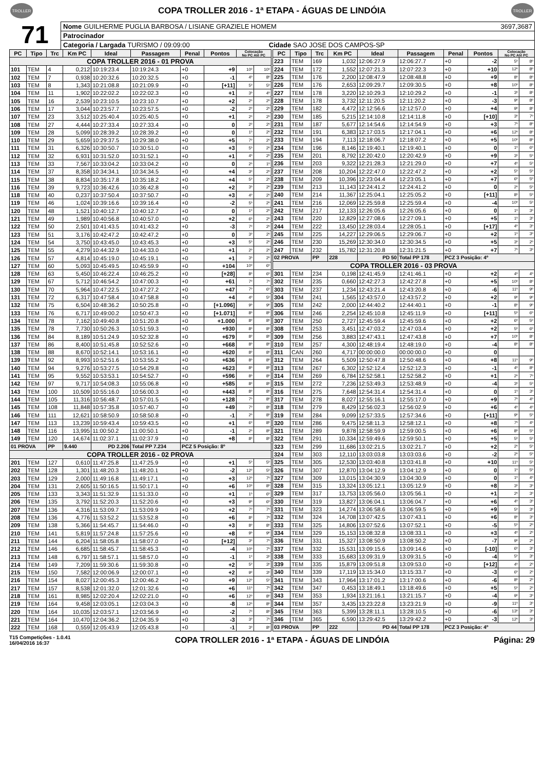TROLLER
COPA TROLLER 2016 - 1ª ETAPA - ÁGUAS DE LINDÓIA
TROLLER
71
Nome GUILHERME PUGLIA BARBOSA / LISIANE GRAZIELE HOMEM 3697,3687
Patrocinador
Categoria / Largada TURISMO / 09:09:00 Cidade SAO JOSE DOS CAMPOS-SP
| PC | Tipo | Trc | Km PC | Ideal | Passagem | Penal | Pontos | Colocação No PC Até PC | |
| --- | --- | --- | --- | --- | --- | --- | --- | --- | --- |
| COPA TROLLER 2016 - 01 PROVA | | | | | | | | | |
| 101 | TEM | 4 | 0,212 | 10:19:23.4 | 10:19:24.3 | +0 | +9 | 10º | 10º |
| 102 | TEM | 7 | 0,938 | 10:20:32.6 | 10:20:32.5 | +0 | -1 | 4º | 8º |
| 103 | TEM | 8 | 1,343 | 10:21:08.8 | 10:21:09.9 | +0 | [+11] | 5º | 5º |
| 104 | TEM | 11 | 1,902 | 10:22:02.2 | 10:22:02.3 | +0 | +1 | 3º | 4º |
| 105 | TEM | 16 | 2,539 | 10:23:10.5 | 10:23:10.7 | +0 | +2 | 2º | 2º |
| 106 | TEM | 17 | 3,044 | 10:23:57.7 | 10:23:57.5 | +0 | -2 | 2º | 2º |
| 107 | TEM | 23 | 3,512 | 10:25:40.4 | 10:25:40.5 | +0 | +1 | 2º | 2º |
| 108 | TEM | 27 | 4,444 | 10:27:33.4 | 10:27:33.4 | +0 | 0 | 2º | 2º |
| 109 | TEM | 28 | 5,099 | 10:28:39.2 | 10:28:39.2 | +0 | 0 | 1º | 2º |
| 110 | TEM | 29 | 5,659 | 10:29:37.5 | 10:29:38.0 | +0 | +5 | 7º | 2º |
| 111 | TEM | 31 | 6,326 | 10:30:50.7 | 10:30:51.0 | +0 | +3 | 5º | 2º |
| 112 | TEM | 32 | 6,931 | 10:31:52.0 | 10:31:52.1 | +0 | +1 | 4º | 2º |
| 113 | TEM | 33 | 7,567 | 10:33:04.2 | 10:33:04.2 | +0 | 0 | 2º | 1º |
| 114 | TEM | 37 | 8,358 | 10:34:34.1 | 10:34:34.5 | +0 | +4 | 3º | 2º |
| 115 | TEM | 38 | 8,834 | 10:35:17.8 | 10:35:18.2 | +0 | +4 | 5º | 2º |
| 116 | TEM | 39 | 9,723 | 10:36:42.6 | 10:36:42.8 | +0 | +2 | 3º | 2º |
| 118 | TEM | 40 | 0,237 | 10:37:50.4 | 10:37:50.7 | +0 | +3 | 4º | 2º |
| 119 | TEM | 46 | 1,024 | 10:39:16.6 | 10:39:16.4 | +0 | -2 | 5º | 2º |
| 120 | TEM | 48 | 1,521 | 10:40:12.7 | 10:40:12.7 | +0 | 0 | 1º | 2º |
| 121 | TEM | 49 | 1,989 | 10:40:56.8 | 10:40:57.0 | +0 | +2 | 6º | 2º |
| 122 | TEM | 50 | 2,501 | 10:41:43.5 | 10:41:43.2 | +0 | -3 | 7º | 2º |
| 123 | TEM | 51 | 3,176 | 10:42:47.2 | 10:42:47.2 | +0 | 0 | 3º | 2º |
| 124 | TEM | 54 | 3,750 | 10:43:45.0 | 10:43:45.3 | +0 | +3 | 5º | 2º |
| 125 | TEM | 55 | 4,279 | 10:44:32.9 | 10:44:33.0 | +0 | +1 | 2º | 2º |
| 126 | TEM | 57 | 4,814 | 10:45:19.0 | 10:45:19.1 | +0 | +1 | 3º | 2º |
| 127 | TEM | 60 | 5,093 | 10:45:49.5 | 10:45:59.9 | +0 | +104 | 10º | 6º |
| 128 | TEM | 63 | 5,450 | 10:46:22.4 | 10:46:25.2 | +0 | [+28] | 8º | 6º |
| 129 | TEM | 67 | 5,712 | 10:46:54.2 | 10:47:00.3 | +0 | +61 | 7º | 7º |
| 130 | TEM | 70 | 5,964 | 10:47:22.5 | 10:47:27.2 | +0 | +47 | 7º | 6º |
| 131 | TEM | 72 | 6,317 | 10:47:58.4 | 10:47:58.8 | +0 | +4 | 4º | 5º |
| 132 | TEM | 75 | 6,504 | 10:48:36.2 | 10:50:25.8 | +0 | [+1.096] | 9º | 9º |
| 133 | TEM | 76 | 6,717 | 10:49:00.2 | 10:50:47.3 | +0 | [+1.071] | 8º | 8º |
| 134 | TEM | 78 | 7,162 | 10:49:40.8 | 10:51:20.8 | +0 | +1.000 | 8º | 8º |
| 135 | TEM | 78 | 7,730 | 10:50:26.3 | 10:51:59.3 | +0 | +930 | 8º | 8º |
| 136 | TEM | 84 | 8,189 | 10:51:24.9 | 10:52:32.8 | +0 | +679 | 8º | 8º |
| 137 | TEM | 86 | 8,400 | 10:51:45.8 | 10:52:52.6 | +0 | +668 | 8º | 8º |
| 138 | TEM | 88 | 8,670 | 10:52:14.1 | 10:53:16.1 | +0 | +620 | 8º | 8º |
| 139 | TEM | 92 | 8,993 | 10:52:51.6 | 10:53:55.2 | +0 | +636 | 8º | 8º |
| 140 | TEM | 94 | 9,276 | 10:53:27.5 | 10:54:29.8 | +0 | +623 | 8º | 8º |
| 141 | TEM | 95 | 9,552 | 10:53:53.1 | 10:54:52.7 | +0 | +596 | 8º | 8º |
| 142 | TEM | 97 | 9,717 | 10:54:08.3 | 10:55:06.8 | +0 | +585 | 8º | 8º |
| 143 | TEM | 100 | 10,509 | 10:55:16.0 | 10:56:00.3 | +0 | +443 | 8º | 8º |
| 144 | TEM | 105 | 11,316 | 10:56:48.7 | 10:57:01.5 | +0 | +128 | 7º | 8º |
| 145 | TEM | 108 | 11,848 | 10:57:35.8 | 10:57:40.7 | +0 | +49 | 7º | 8º |
| 146 | TEM | 111 | 12,621 | 10:58:50.9 | 10:58:50.8 | +0 | -1 | 2º | 8º |
| 147 | TEM | 113 | 13,239 | 10:59:43.4 | 10:59:43.5 | +0 | +1 | 6º | 8º |
| 148 | TEM | 116 | 13,995 | 11:00:50.2 | 11:00:50.1 | +0 | -1 | 2º | 8º |
| 149 | TEM | 120 | 14,674 | 11:02:37.1 | 11:02:37.9 | +0 | +8 | 8º | 8º |
| 01 PROVA | | PP | 9.440 | PD 2.206 | Total PP 7.234 | PCZ 5 Posição: 8º | | | |
| COPA TROLLER 2016 - 02 PROVA | | | | | | | | | |
| 201 | TEM | 127 | 0,610 | 11:47:25.8 | 11:47:25.9 | +0 | +1 | 5º | 5º |
| 202 | TEM | 128 | 1,301 | 11:48:20.3 | 11:48:20.1 | +0 | -2 | 12º | 5º |
| 203 | TEM | 129 | 2,000 | 11:49:16.8 | 11:49:17.1 | +0 | +3 | 12º | 7º |
| 204 | TEM | 131 | 2,605 | 11:50:16.5 | 11:50:17.1 | +0 | +6 | 10º | 8º |
| 205 | TEM | 133 | 3,343 | 11:51:32.9 | 11:51:33.0 | +0 | +1 | 1º | 6º |
| 206 | TEM | 135 | 3,792 | 11:52:20.3 | 11:52:20.6 | +0 | +3 | 9º | 6º |
| 207 | TEM | 136 | 4,316 | 11:53:09.7 | 11:53:09.9 | +0 | +2 | 7º | 7º |
| 208 | TEM | 136 | 4,776 | 11:53:52.2 | 11:53:52.8 | +0 | +6 | 8º | 7º |
| 209 | TEM | 138 | 5,366 | 11:54:45.7 | 11:54:46.0 | +0 | +3 | 8º | 8º |
| 210 | TEM | 141 | 5,819 | 11:57:24.8 | 11:57:25.6 | +0 | +8 | 9º | 9º |
| 211 | TEM | 144 | 6,204 | 11:58:05.8 | 11:58:07.0 | +0 | [+12] | 3º | 7º |
| 212 | TEM | 146 | 6,685 | 11:58:45.7 | 11:58:45.3 | +0 | -4 | 10º | 7º |
| 213 | TEM | 148 | 6,797 | 11:58:57.1 | 11:58:57.0 | +0 | -1 | 1º | 3º |
| 214 | TEM | 149 | 7,209 | 11:59:30.6 | 11:59:30.8 | +0 | +2 | 5º | 3º |
| 215 | TEM | 150 | 7,582 | 12:00:06.9 | 12:00:07.1 | +0 | +2 | 9º | 3º |
| 216 | TEM | 154 | 8,027 | 12:00:45.3 | 12:00:46.2 | +0 | +9 | 12º | 5º |
| 217 | TEM | 157 | 8,538 | 12:01:32.0 | 12:01:32.6 | +0 | +6 | 11º | 7º |
| 218 | TEM | 161 | 8,985 | 12:02:20.4 | 12:02:21.0 | +0 | +6 | 12º | 8º |
| 219 | TEM | 164 | 9,458 | 12:03:05.1 | 12:03:04.3 | +0 | -8 | 12º | 8º |
| 220 | TEM | 164 | 10,035 | 12:03:57.1 | 12:03:56.9 | +0 | -2 | 7º | 8º |
| 221 | TEM | 164 | 10,470 | 12:04:36.2 | 12:04:35.9 | +0 | -3 | 3º | 7º |
| 222 | TEM | 168 | 0,559 | 12:05:43.9 | 12:05:43.8 | +0 | -1 | 3º | 8º |
| PC | Tipo | Trc | Km PC | Ideal | Passagem | Penal | Pontos | Colocação No PC Até PC | |
| --- | --- | --- | --- | --- | --- | --- | --- | --- | --- |
| 223 | TEM | 169 | 1,032 | 12:06:27.9 | 12:06:27.7 | +0 | -2 | 5º | 8º |
| 224 | TEM | 172 | 1,552 | 12:07:21.3 | 12:07:22.3 | +0 | +10 | 12º | 8º |
| 225 | TEM | 176 | 2,200 | 12:08:47.9 | 12:08:48.8 | +0 | +9 | 8º | 8º |
| 226 | TEM | 176 | 2,653 | 12:09:29.7 | 12:09:30.5 | +0 | +8 | 10º | 8º |
| 227 | TEM | 178 | 3,220 | 12:10:29.3 | 12:10:29.2 | +0 | -1 | 3º | 8º |
| 228 | TEM | 178 | 3,732 | 12:11:20.5 | 12:11:20.2 | +0 | -3 | 9º | 8º |
| 229 | TEM | 182 | 4,472 | 12:12:56.6 | 12:12:57.0 | +0 | +4 | 9º | 8º |
| 230 | TEM | 185 | 5,215 | 12:14:10.8 | 12:14:11.8 | +0 | [+10] | 3º | 7º |
| 231 | TEM | 187 | 5,677 | 12:14:54.6 | 12:14:54.9 | +0 | +3 | 7º | 8º |
| 232 | TEM | 191 | 6,383 | 12:17:03.5 | 12:17:04.1 | +0 | +6 | 12º | 8º |
| 233 | TEM | 194 | 7,113 | 12:18:06.7 | 12:18:07.2 | +0 | +5 | 10º | 8º |
| 234 | TEM | 196 | 8,146 | 12:19:40.1 | 12:19:40.1 | +0 | 0 | 1º | 6º |
| 235 | TEM | 201 | 8,792 | 12:20:42.0 | 12:20:42.9 | +0 | +9 | 3º | 5º |
| 236 | TEM | 203 | 9,322 | 12:21:28.3 | 12:21:29.0 | +0 | +7 | 4º | 5º |
| 237 | TEM | 208 | 10,204 | 12:22:47.0 | 12:22:47.2 | +0 | +2 | 5º | 5º |
| 238 | TEM | 209 | 10,396 | 12:23:04.4 | 12:23:05.1 | +0 | +7 | 6º | 5º |
| 239 | TEM | 213 | 11,143 | 12:24:41.2 | 12:24:41.2 | +0 | 0 | 2º | 5º |
| 240 | TEM | 214 | 11,367 | 12:25:04.1 | 12:25:05.2 | +0 | [+11] | 8º | 5º |
| 241 | TEM | 216 | 12,069 | 12:25:59.8 | 12:25:59.4 | +0 | -4 | 10º | 5º |
| 242 | TEM | 217 | 12,133 | 12:26:05.6 | 12:26:05.6 | +0 | 0 | 1º | 3º |
| 243 | TEM | 220 | 12,829 | 12:27:08.6 | 12:27:09.1 | +0 | +5 | 1º | 3º |
| 244 | TEM | 222 | 13,450 | 12:28:03.4 | 12:28:05.1 | +0 | [+17] | 4º | 3º |
| 245 | TEM | 225 | 14,227 | 12:29:06.5 | 12:29:06.7 | +0 | +2 | 1º | 3º |
| 246 | TEM | 230 | 15,269 | 12:30:34.0 | 12:30:34.5 | +0 | +5 | 3º | 2º |
| 247 | TEM | 232 | 15,782 | 12:31:20.8 | 12:31:21.5 | +0 | +7 | 7º | 3º |
| 02 PROVA | | PP | 228 | PD 50 | Total PP 178 | PCZ 3 Posição: 4º | | | |
| COPA TROLLER 2016 - 03 PROVA | | | | | | | | | |
| 301 | TEM | 234 | 0,198 | 12:41:45.9 | 12:41:46.1 | +0 | +2 | 4º | 4º |
| 302 | TEM | 235 | 0,660 | 12:42:27.3 | 12:42:27.8 | +0 | +5 | 10º | 8º |
| 303 | TEM | 237 | 1,234 | 12:43:21.4 | 12:43:20.8 | +0 | -6 | 11º | 9º |
| 304 | TEM | 241 | 1,565 | 12:43:57.0 | 12:43:57.2 | +0 | +2 | 9º | 9º |
| 305 | TEM | 242 | 2,000 | 12:44:40.2 | 12:44:40.1 | +0 | -1 | 8º | 9º |
| 306 | TEM | 246 | 2,254 | 12:45:10.8 | 12:45:11.9 | +0 | [+11] | 5º | 6º |
| 307 | TEM | 250 | 2,727 | 12:45:59.4 | 12:45:59.6 | +0 | +2 | 6º | 5º |
| 308 | TEM | 253 | 3,451 | 12:47:03.2 | 12:47:03.4 | +0 | +2 | 5º | 6º |
| 309 | TEM | 256 | 3,883 | 12:47:43.1 | 12:47:43.8 | +0 | +7 | 10º | 8º |
| 310 | TEM | 257 | 4,300 | 12:48:19.4 | 12:48:19.0 | +0 | -4 | 8º | 8º |
| 311 | CAN | 260 | 4,717 | 00:00:00.0 | 00:00:00.0 | +0 | 0 | | |
| 312 | TEM | 264 | 5,509 | 12:50:47.8 | 12:50:48.6 | +0 | +8 | 11º | 9º |
| 313 | TEM | 267 | 6,302 | 12:52:12.4 | 12:52:12.3 | +0 | -1 | 4º | 8º |
| 314 | TEM | 269 | 6,784 | 12:52:58.1 | 12:52:58.2 | +0 | +1 | 2º | 7º |
| 315 | TEM | 272 | 7,236 | 12:53:49.3 | 12:53:48.9 | +0 | -4 | 3º | 5º |
| 316 | TEM | 275 | 7,648 | 12:54:31.4 | 12:54:31.4 | +0 | 0 | 1º | 3º |
| 317 | TEM | 278 | 8,027 | 12:55:16.1 | 12:55:17.0 | +0 | +9 | 7º | 4º |
| 318 | TEM | 279 | 8,429 | 12:56:02.3 | 12:56:02.9 | +0 | +6 | 4º | 4º |
| 319 | TEM | 284 | 9,099 | 12:57:33.5 | 12:57:34.6 | +0 | [+11] | 9º | 5º |
| 320 | TEM | 286 | 9,475 | 12:58:11.3 | 12:58:12.1 | +0 | +8 | 7º | 4º |
| 321 | TEM | 289 | 9,878 | 12:58:59.9 | 12:59:00.5 | +0 | +6 | 8º | 5º |
| 322 | TEM | 291 | 10,334 | 12:59:49.6 | 12:59:50.1 | +0 | +5 | 5º | 5º |
| 323 | TEM | 299 | 11,686 | 13:02:21.5 | 13:02:21.7 | +0 | +2 | 2º | 5º |
| 324 | TEM | 303 | 12,110 | 13:03:03.8 | 13:03:03.6 | +0 | -2 | 2º | 5º |
| 325 | TEM | 305 | 12,530 | 13:03:40.8 | 13:03:41.8 | +0 | +10 | 11º | 5º |
| 326 | TEM | 307 | 12,870 | 13:04:12.9 | 13:04:12.9 | +0 | 0 | 1º | 5º |
| 327 | TEM | 309 | 13,015 | 13:04:30.9 | 13:04:30.9 | +0 | 0 | 1º | 4º |
| 328 | TEM | 315 | 13,324 | 13:05:12.1 | 13:05:12.9 | +0 | +8 | 3º | 3º |
| 329 | TEM | 317 | 13,753 | 13:05:56.0 | 13:05:56.1 | +0 | +1 | 2º | 3º |
| 330 | TEM | 319 | 13,827 | 13:06:04.1 | 13:06:04.7 | +0 | +6 | 4º | 3º |
| 331 | TEM | 323 | 14,274 | 13:06:58.6 | 13:06:59.5 | +0 | +9 | 5º | 3º |
| 332 | TEM | 324 | 14,708 | 13:07:42.5 | 13:07:43.1 | +0 | +6 | 8º | 3º |
| 333 | TEM | 325 | 14,806 | 13:07:52.6 | 13:07:52.1 | +0 | -5 | 5º | 2º |
| 334 | TEM | 329 | 15,153 | 13:08:32.8 | 13:08:33.1 | +0 | +3 | 4º | 2º |
| 336 | TEM | 331 | 15,327 | 13:08:50.9 | 13:08:50.2 | +0 | -7 | 9º | 2º |
| 337 | TEM | 332 | 15,531 | 13:09:15.6 | 13:09:14.6 | +0 | [-10] | 6º | 3º |
| 338 | TEM | 333 | 15,683 | 13:09:31.9 | 13:09:31.5 | +0 | -4 | 5º | 3º |
| 339 | TEM | 335 | 15,879 | 13:09:51.8 | 13:09:53.0 | +0 | [+12] | 4º | 2º |
| 340 | TEM | 339 | 17,119 | 13:15:34.0 | 13:15:33.7 | +0 | -3 | 6º | 2º |
| 341 | TEM | 343 | 17,964 | 13:17:01.2 | 13:17:00.6 | +0 | -6 | 8º | 2º |
| 342 | TEM | 347 | 0,453 | 13:18:49.1 | 13:18:49.6 | +0 | +5 | 5º | 2º |
| 343 | TEM | 353 | 1,934 | 13:21:16.1 | 13:21:15.7 | +0 | -4 | 9º | 3º |
| 344 | TEM | 357 | 3,435 | 13:23:22.8 | 13:23:21.9 | +0 | -9 | 11º | 3º |
| 345 | TEM | 363 | 5,399 | 13:28:11.1 | 13:28:10.5 | +0 | -6 | 13º | 3º |
| 346 | TEM | 365 | 6,590 | 13:29:42.5 | 13:29:42.2 | +0 | -3 | 12º | 3º |
| 03 PROVA | | PP | 222 | PD 44 | Total PP 178 | PCZ 3 Posição: 4º | | | |
T15 Competições - 1.0.41
16/04/2016 16:37
COPA TROLLER 2016 - 1ª ETAPA - ÁGUAS DE LINDÓIA
Página: 29